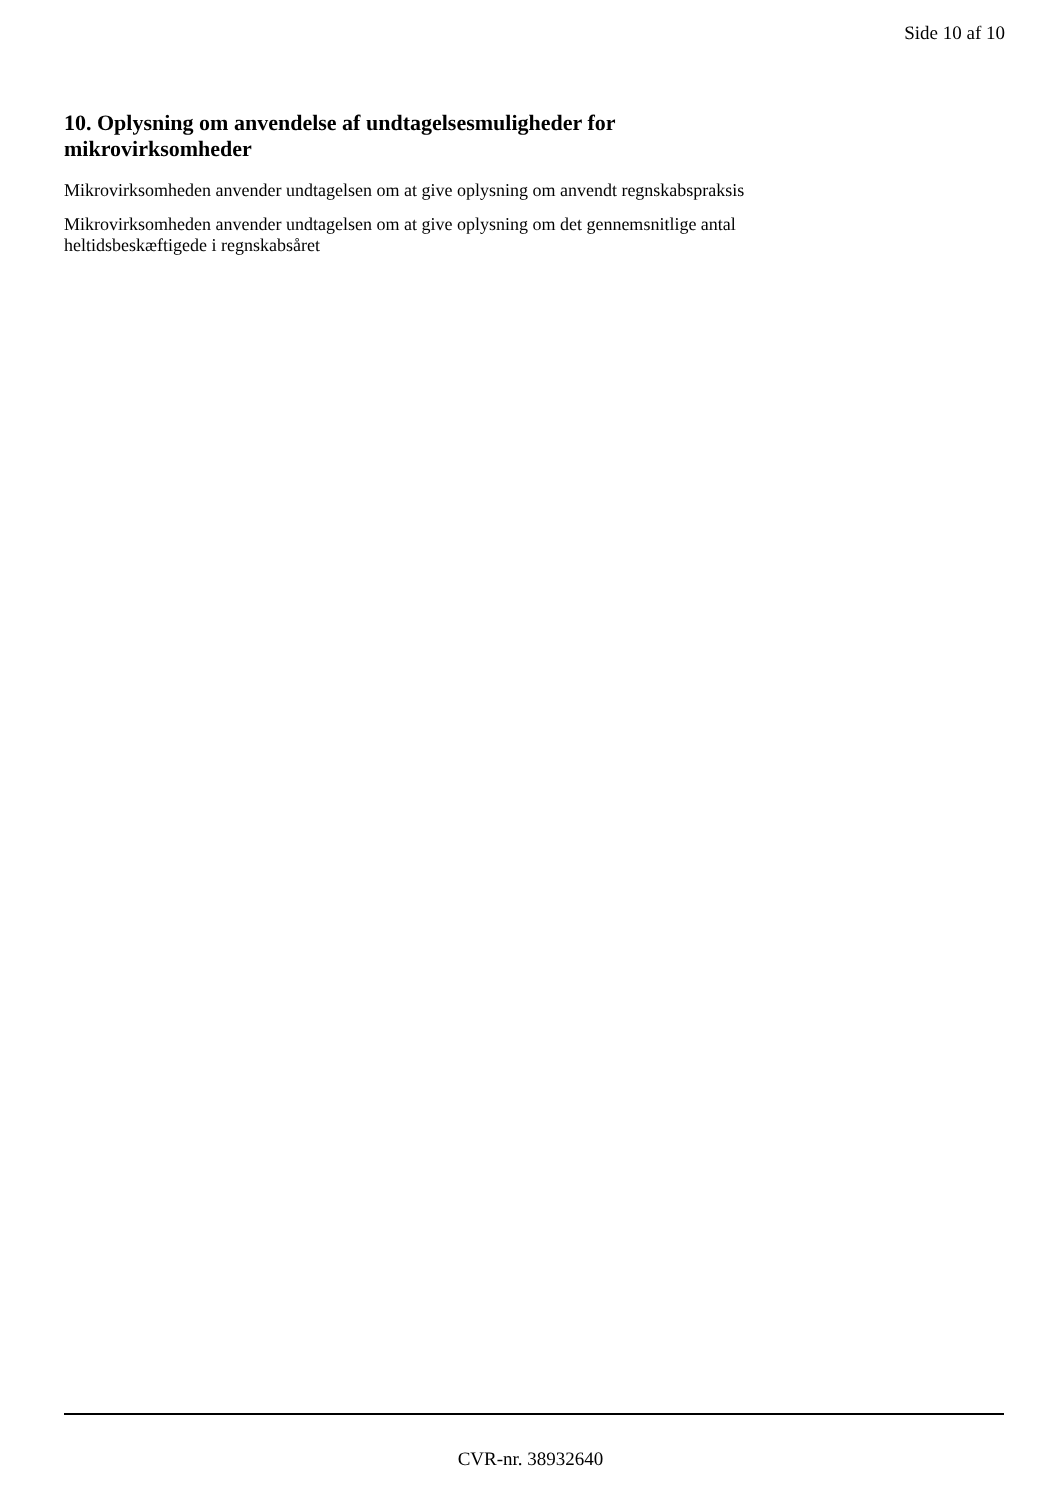Side 10 af 10
10. Oplysning om anvendelse af undtagelsesmuligheder for
mikrovirksomheder
Mikrovirksomheden anvender undtagelsen om at give oplysning om anvendt regnskabspraksis
Mikrovirksomheden anvender undtagelsen om at give oplysning om det gennemsnitlige antal
heltidsbeskæftigede i regnskabsåret
CVR-nr. 38932640